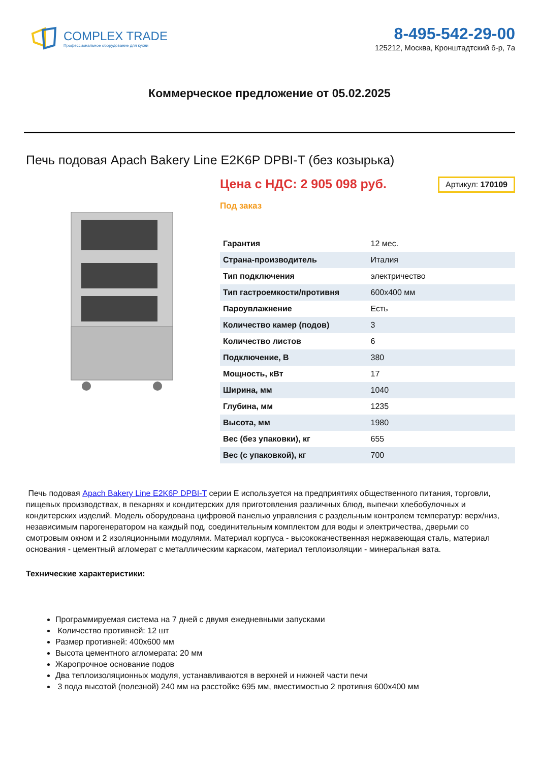COMPLEX TRADE
Профессиональное оборудование для кухни
8-495-542-29-00
125212, Москва, Кронштадтский б-р, 7а
Коммерческое предложение от 05.02.2025
Печь подовая Apach Bakery Line E2K6P DPBI-T (без козырька)
Цена с НДС: 2 905 098 руб.
Артикул: 170109
Под заказ
| Гарантия | 12 мес. |
| Страна-производитель | Италия |
| Тип подключения | электричество |
| Тип гастроемкости/противня | 600x400 мм |
| Пароувлажнение | Есть |
| Количество камер (подов) | 3 |
| Количество листов | 6 |
| Подключение, В | 380 |
| Мощность, кВт | 17 |
| Ширина, мм | 1040 |
| Глубина, мм | 1235 |
| Высота, мм | 1980 |
| Вес (без упаковки), кг | 655 |
| Вес (с упаковкой), кг | 700 |
Печь подовая Apach Bakery Line E2K6P DPBI-T серии E используется на предприятиях общественного питания, торговли, пищевых производствах, в пекарнях и кондитерских для приготовления различных блюд, выпечки хлебобулочных и кондитерских изделий. Модель оборудована цифровой панелью управления с раздельным контролем температур: верх/низ, независимым парогенератором на каждый под, соединительным комплектом для воды и электричества, дверьми со смотровым окном и 2 изоляционными модулями. Материал корпуса - высококачественная нержавеющая сталь, материал основания - цементный агломерат с металлическим каркасом, материал теплоизоляции - минеральная вата.
Технические характеристики:
Программируемая система на 7 дней с двумя ежедневными запусками
Количество противней: 12 шт
Размер противней: 400x600 мм
Высота цементного агломерата: 20 мм
Жаропрочное основание подов
Два теплоизоляционных модуля, устанавливаются в верхней и нижней части печи
3 пода высотой (полезной) 240 мм на расстойке 695 мм, вместимостью 2 противня 600x400 мм